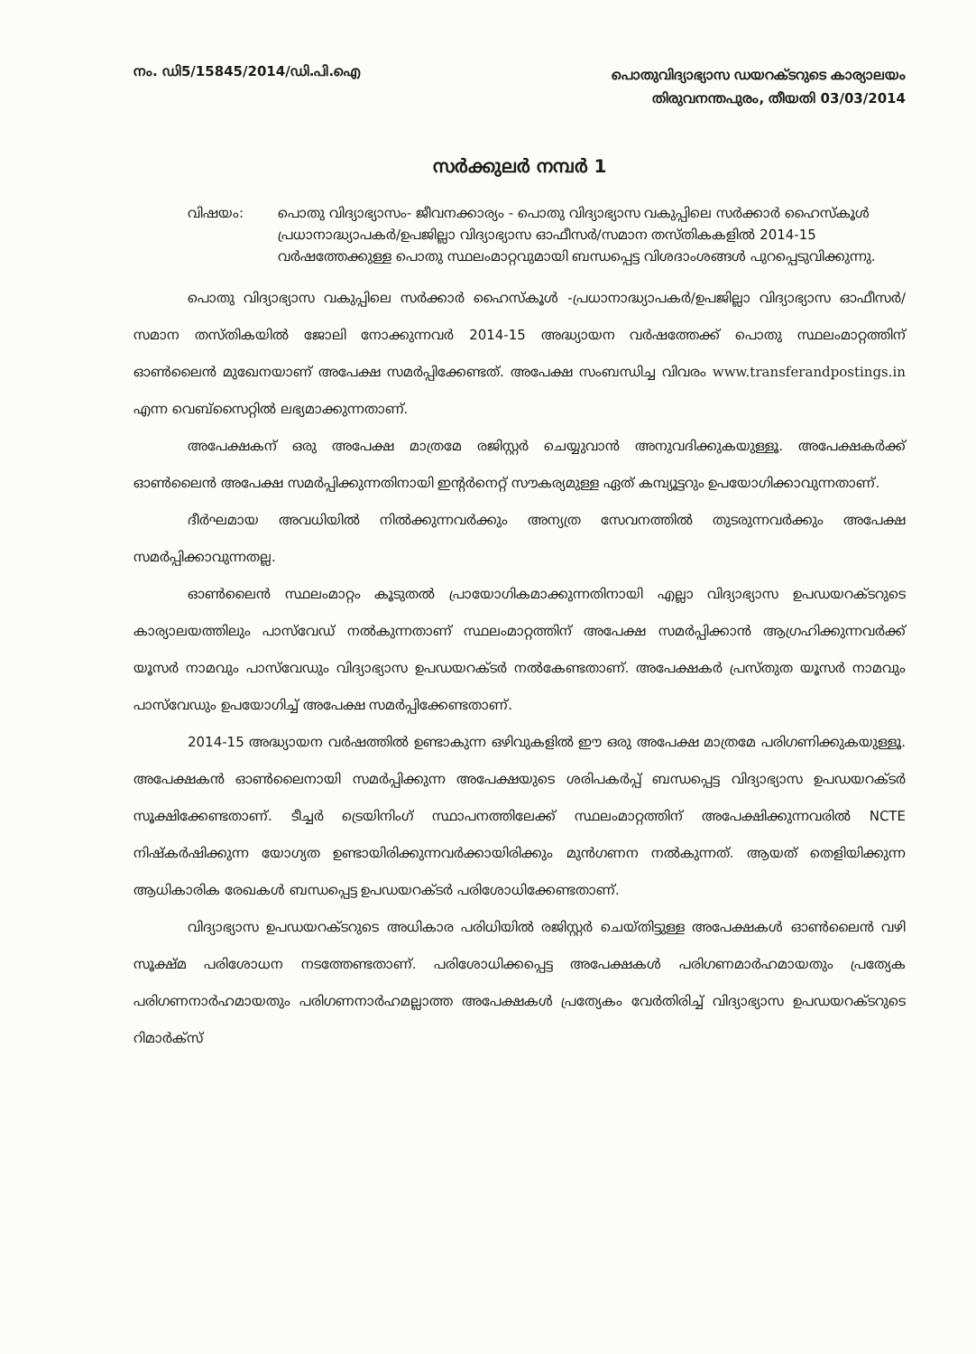നം. ഡി5/15845/2014/ഡി.പി.ഐ
പൊതുവിദ്യാഭ്യാസ ഡയറക്ടറുടെ കാര്യാലയം
തിരുവനന്തപുരം, തീയതി 03/03/2014
സർക്കുലർ നമ്പർ 1
വിഷയം: പൊതു വിദ്യാഭ്യാസം- ജീവനക്കാര്യം - പൊതു വിദ്യാഭ്യാസ വകുപ്പിലെ സർക്കാർ ഹൈസ്കൂൾ പ്രധാനാദ്ധ്യാപകർ/ഉപജില്ലാ വിദ്യാഭ്യാസ ഓഫീസർ/സമാന തസ്തികകളിൽ 2014-15 വർഷത്തേക്കുള്ള പൊതു സ്ഥലംമാറ്റവുമായി ബന്ധപ്പെട്ട വിശദാംശങ്ങൾ പുറപ്പെടുവിക്കുന്നു.
പൊതു വിദ്യാഭ്യാസ വകുപ്പിലെ സർക്കാർ ഹൈസ്കൂൾ -പ്രധാനാദ്ധ്യാപകർ/ഉപജില്ലാ വിദ്യാഭ്യാസ ഓഫീസർ/സമാന തസ്തികയിൽ ജോലി നോക്കുന്നവർ 2014-15 അദ്ധ്യായന വർഷത്തേക്ക് പൊതു സ്ഥലംമാറ്റത്തിന് ഓൺലൈൻ മുഖേനയാണ് അപേക്ഷ സമർപ്പിക്കേണ്ടത്. അപേക്ഷ സംബന്ധിച്ച വിവരം www.transferandpostings.in എന്ന വെബ്സൈറ്റിൽ ലഭ്യമാക്കുന്നതാണ്.
അപേക്ഷകന് ഒരു അപേക്ഷ മാത്രമേ രജിസ്റ്റർ ചെയ്യുവാൻ അനുവദിക്കുകയുള്ളൂ. അപേക്ഷകർക്ക് ഓൺലൈൻ അപേക്ഷ സമർപ്പിക്കുന്നതിനായി ഇന്റർനെറ്റ് സൗകര്യമുള്ള ഏത് കമ്പ്യൂട്ടറും ഉപയോഗിക്കാവുന്നതാണ്.
ദീർഘമായ അവധിയിൽ നിൽക്കുന്നവർക്കും അന്യത്ര സേവനത്തിൽ തുടരുന്നവർക്കും അപേക്ഷ സമർപ്പിക്കാവുന്നതല്ല.
ഓൺലൈൻ സ്ഥലംമാറ്റം കൂടുതൽ പ്രായോഗികമാക്കുന്നതിനായി എല്ലാ വിദ്യാഭ്യാസ ഉപഡയറക്ടറുടെ കാര്യാലയത്തിലും പാസ്‌വേഡ് നൽകുന്നതാണ് സ്ഥലംമാറ്റത്തിന് അപേക്ഷ സമർപ്പിക്കാൻ ആഗ്രഹിക്കുന്നവർക്ക് യൂസർ നാമവും പാസ്‌വേഡും വിദ്യാഭ്യാസ ഉപഡയറക്ടർ നൽകേണ്ടതാണ്. അപേക്ഷകർ പ്രസ്തുത യൂസർ നാമവും പാസ്‌വേഡും ഉപയോഗിച്ച് അപേക്ഷ സമർപ്പിക്കേണ്ടതാണ്.
2014-15 അദ്ധ്യായന വർഷത്തിൽ ഉണ്ടാകുന്ന ഒഴിവുകളിൽ ഈ ഒരു അപേക്ഷ മാത്രമേ പരിഗണിക്കുകയുള്ളൂ. അപേക്ഷകൻ ഓൺലൈനായി സമർപ്പിക്കുന്ന അപേക്ഷയുടെ ശരിപകർപ്പ് ബന്ധപ്പെട്ട വിദ്യാഭ്യാസ ഉപഡയറക്ടർ സൂക്ഷിക്കേണ്ടതാണ്. ടീച്ചർ ട്രെയിനിംഗ് സ്ഥാപനത്തിലേക്ക് സ്ഥലംമാറ്റത്തിന് അപേക്ഷിക്കുന്നവരിൽ NCTE നിഷ്കർഷിക്കുന്ന യോഗ്യത ഉണ്ടായിരിക്കുന്നവർക്കായിരിക്കും മുൻഗണന നൽകുന്നത്. ആയത് തെളിയിക്കുന്ന ആധികാരിക രേഖകൾ ബന്ധപ്പെട്ട ഉപഡയറക്ടർ പരിശോധിക്കേണ്ടതാണ്.
വിദ്യാഭ്യാസ ഉപഡയറക്ടറുടെ അധികാര പരിധിയിൽ രജിസ്റ്റർ ചെയ്തിട്ടുള്ള അപേക്ഷകൾ ഓൺലൈൻ വഴി സൂക്ഷ്മ പരിശോധന നടത്തേണ്ടതാണ്. പരിശോധിക്കപ്പെട്ട അപേക്ഷകൾ പരിഗണമാർഹമായതും പ്രത്യേക പരിഗണനാർഹമായതും പരിഗണനാർഹമല്ലാത്ത അപേക്ഷകൾ പ്രത്യേകം വേർതിരിച്ച് വിദ്യാഭ്യാസ ഉപഡയറക്ടറുടെ റിമാർക്സ്